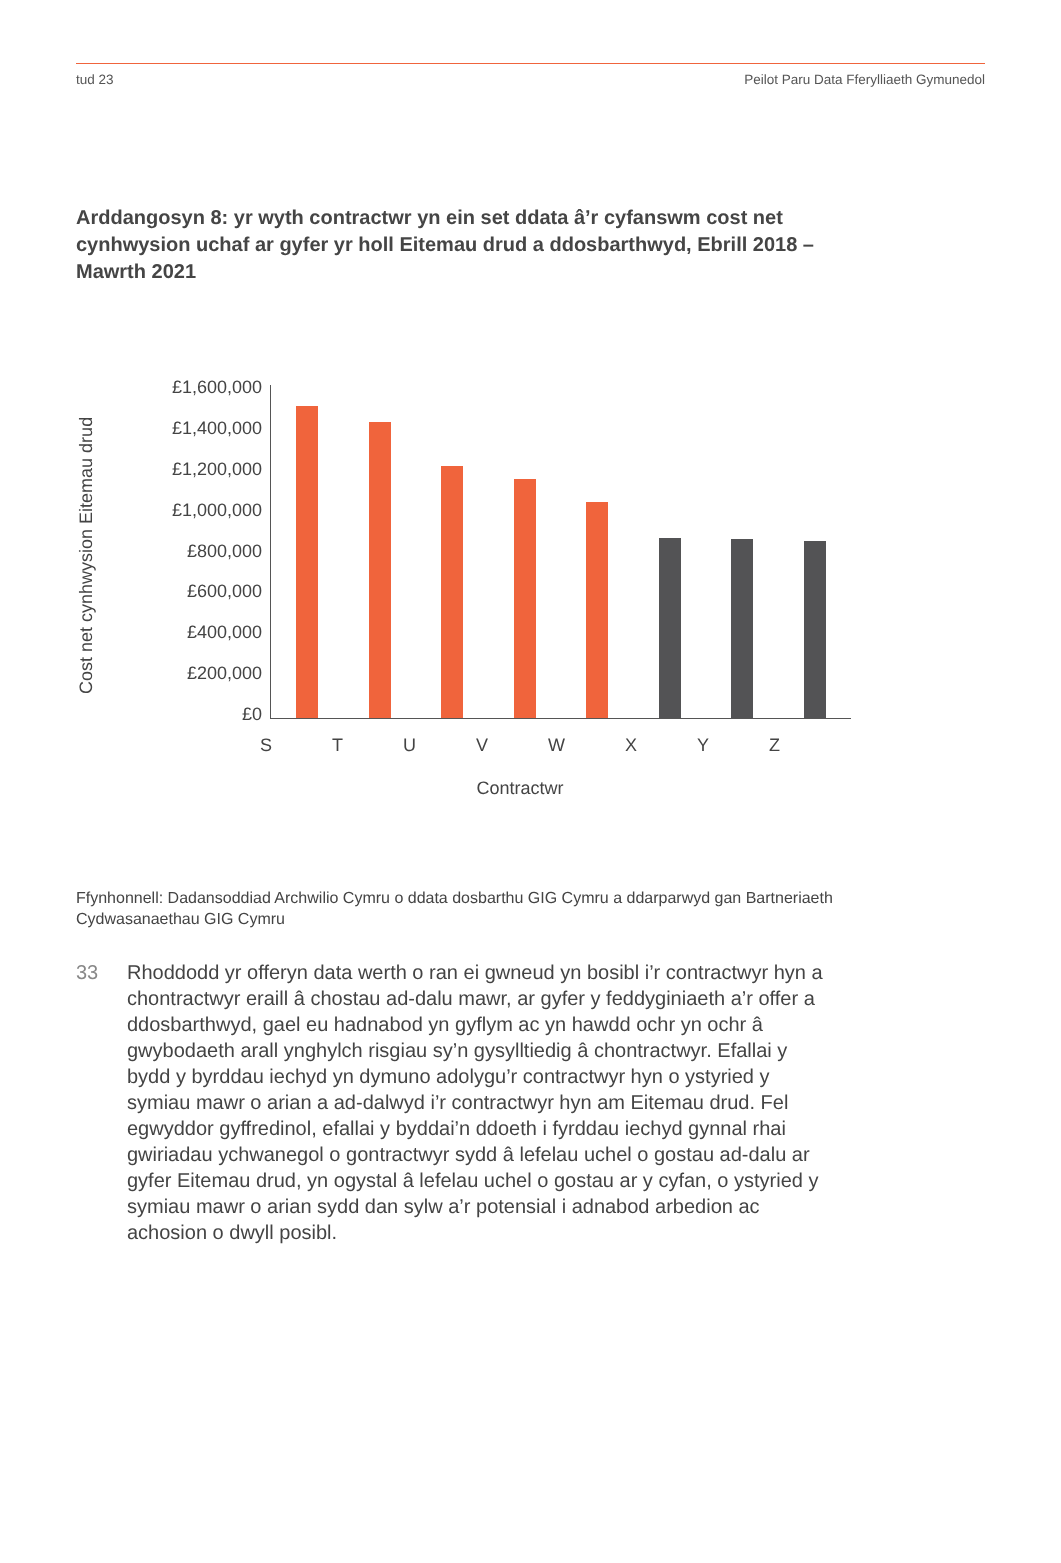tud 23 Peilot Paru Data Fferylliaeth Gymunedol
Arddangosyn 8: yr wyth contractwr yn ein set ddata â’r cyfanswm cost net cynhwysion uchaf ar gyfer yr holl Eitemau drud a ddosbarthwyd, Ebrill 2018 – Mawrth 2021
Cost net cynhwysion Eitemau drud
£1,600,000
£1,400,000
£1,200,000
£1,000,000
£800,000
£600,000
£400,000
£200,000
£0
S T U V W X Y Z
Contractwr
Ffynhonnell: Dadansoddiad Archwilio Cymru o ddata dosbarthu GIG Cymru a ddarparwyd gan Bartneriaeth Cydwasanaethau GIG Cymru
33 Rhoddodd yr offeryn data werth o ran ei gwneud yn bosibl i’r contractwyr hyn a chontractwyr eraill â chostau ad-dalu mawr, ar gyfer y feddyginiaeth a’r offer a ddosbarthwyd, gael eu hadnabod yn gyflym ac yn hawdd ochr yn ochr â gwybodaeth arall ynghylch risgiau sy’n gysylltiedig â chontractwyr. Efallai y bydd y byrddau iechyd yn dymuno adolygu’r contractwyr hyn o ystyried y symiau mawr o arian a ad-dalwyd i’r contractwyr hyn am Eitemau drud. Fel egwyddor gyffredinol, efallai y byddai’n ddoeth i fyrddau iechyd gynnal rhai gwiriadau ychwanegol o gontractwyr sydd â lefelau uchel o gostau ad-dalu ar gyfer Eitemau drud, yn ogystal â lefelau uchel o gostau ar y cyfan, o ystyried y symiau mawr o arian sydd dan sylw a’r potensial i adnabod arbedion ac achosion o dwyll posibl.